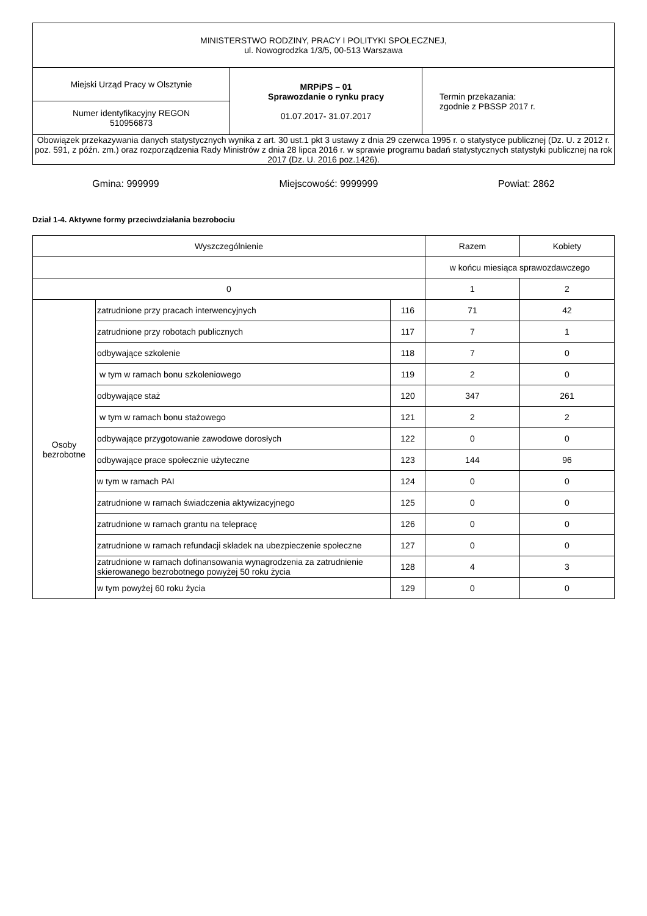| MINISTERSTWO RODZINY, PRACY I POLITYKI SPOŁECZNEJ, ul. Nowogrodzka 1/3/5, 00-513 Warszawa | | |
| Miejski Urząd Pracy w Olsztynie | MRPiPS – 01 Sprawozdanie o rynku pracy 01.07.2017 - 31.07.2017 | Termin przekazania: zgodnie z PBSSP 2017 r. |
| Numer identyfikacyjny REGON 510956873 | | |
| Obowiązek przekazywania danych statystycznych wynika z art. 30 ust.1 pkt 3 ustawy z dnia 29 czerwca 1995 r. o statystyce publicznej (Dz. U. z 2012 r. poz. 591, z późn. zm.) oraz rozporządzenia Rady Ministrów z dnia 28 lipca 2016 r. w sprawie programu badań statystycznych statystyki publicznej na rok 2017 (Dz. U. 2016 poz.1426). | | |
Gmina: 999999 Miejscowość: 9999999 Powiat: 2862
Dział 1-4. Aktywne formy przeciwdziałania bezrobociu
| Wyszczególnienie | | | Razem | Kobiety |
| --- | --- | --- | --- | --- |
| | | | w końcu miesiąca sprawozdawczego | |
| 0 | | | 1 | 2 |
| Osoby bezrobotne | zatrudnione przy pracach interwencyjnych | 116 | 71 | 42 |
| | zatrudnione przy robotach publicznych | 117 | 7 | 1 |
| | odbywające szkolenie | 118 | 7 | 0 |
| | w tym w ramach bonu szkoleniowego | 119 | 2 | 0 |
| | odbywające staż | 120 | 347 | 261 |
| | w tym w ramach bonu stażowego | 121 | 2 | 2 |
| | odbywające przygotowanie zawodowe dorosłych | 122 | 0 | 0 |
| | odbywające prace społecznie użyteczne | 123 | 144 | 96 |
| | w tym w ramach PAI | 124 | 0 | 0 |
| | zatrudnione w ramach świadczenia aktywizacyjnego | 125 | 0 | 0 |
| | zatrudnione w ramach grantu na telepracę | 126 | 0 | 0 |
| | zatrudnione w ramach refundacji składek na ubezpieczenie społeczne | 127 | 0 | 0 |
| | zatrudnione w ramach dofinansowania wynagrodzenia za zatrudnienie skierowanego bezrobotnego powyżej 50 roku życia | 128 | 4 | 3 |
| | w tym powyżej 60 roku życia | 129 | 0 | 0 |